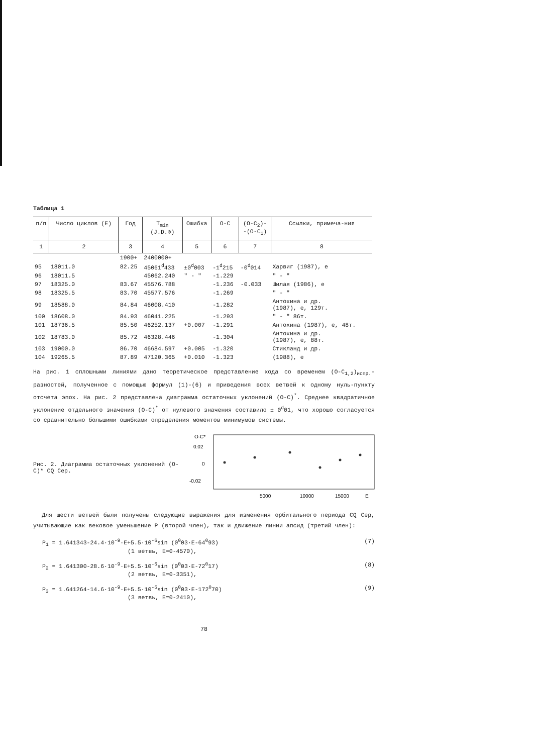Таблица 1
| п/п | Число циклов (Е) | Год | T<sub>min</sub> (J.D.⊙) | Ошибка | O-C | (O-C<sub>2</sub>)- -(O-C<sub>1</sub>) | Ссылки, примеча-ния |
| --- | --- | --- | --- | --- | --- | --- | --- |
| 1 | 2 | 3 | 4 | 5 | 6 | 7 | 8 |
| | | 1900+ | 2400000+ | | | | |
| 95 | 18011.0 | 82.25 | 45061<sup>d</sup>433 | ±0<sup>d</sup>003 | -1<sup>d</sup>215 | -0<sup>d</sup>014 | Харвиг (1987), е |
| 96 | 18011.5 | | 45062.240 | " - " | -1.229 | | " - " |
| 97 | 18325.0 | 83.67 | 45576.788 | | -1.236 | -0.033 | Шилая (1986), е |
| 98 | 18325.5 | 83.70 | 45577.576 | | -1.269 | | " - " |
| 99 | 18588.0 | 84.84 | 46008.410 | | -1.282 | | Антохина и др. (1987), е, 129т. |
| 100 | 18608.0 | 84.93 | 46041.225 | | -1.293 | | " - " 86т. |
| 101 | 18736.5 | 85.50 | 46252.137 | +0.007 | -1.291 | | Антохина (1987), е, 48т. |
| 102 | 18783.0 | 85.72 | 46328.446 | | -1.304 | | Антохина и др. (1987), е, 88т. |
| 103 | 19000.0 | 86.70 | 46684.597 | +0.005 | -1.320 | | Стикланд и др. |
| 104 | 19265.5 | 87.89 | 47120.365 | +0.010 | -1.323 | | (1988), е |
На рис. 1 сплошными линиями дано теоретическое представление хода со временем (O-C<sub>1,2</sub>)<sub>испр.</sub>-разностей, полученное с помощью формул (1)-(6) и приведения всех ветвей к одному нуль-пункту отсчета эпох. На рис. 2 представлена диаграмма остаточных уклонений (O-C)<sup>*</sup>. Среднее квадратичное уклонение отдельного значения (O-C)<sup>*</sup> от нулевого значения составило ± 0<sup>d</sup>01, что хорошо согласуется со сравнительно большими ошибками определения моментов минимумов системы.
Рис. 2. Диаграмма остаточных уклонений (O-C)* CQ Cep.
O-C*
0.02
0
-0.02
5000
10000
15000
E
Для шести ветвей были получены следующие выражения для изменения орбитального периода CQ Cep, учитывающие как вековое уменьшение P (второй член), так и движение линии апсид (третий член):
P<sub>1</sub> = 1.641343-24.4·10<sup>-9</sup>·E+5.5·10<sup>-6</sup>sin (0<sup>0</sup>03·E-64<sup>0</sup>93) (7)
(1 ветвь, E=0-4570),
P<sub>2</sub> = 1.641300-28.6·10<sup>-9</sup>·E+5.5·10<sup>-6</sup>sin (0<sup>0</sup>03·E-72<sup>0</sup>17) (8)
(2 ветвь, E=0-3351),
P<sub>3</sub> = 1.641264-14.6·10<sup>-9</sup>·E+5.5·10<sup>-6</sup>sin (0<sup>0</sup>03·E-172<sup>0</sup>70) (9)
(3 ветвь, E=0-2410),
78